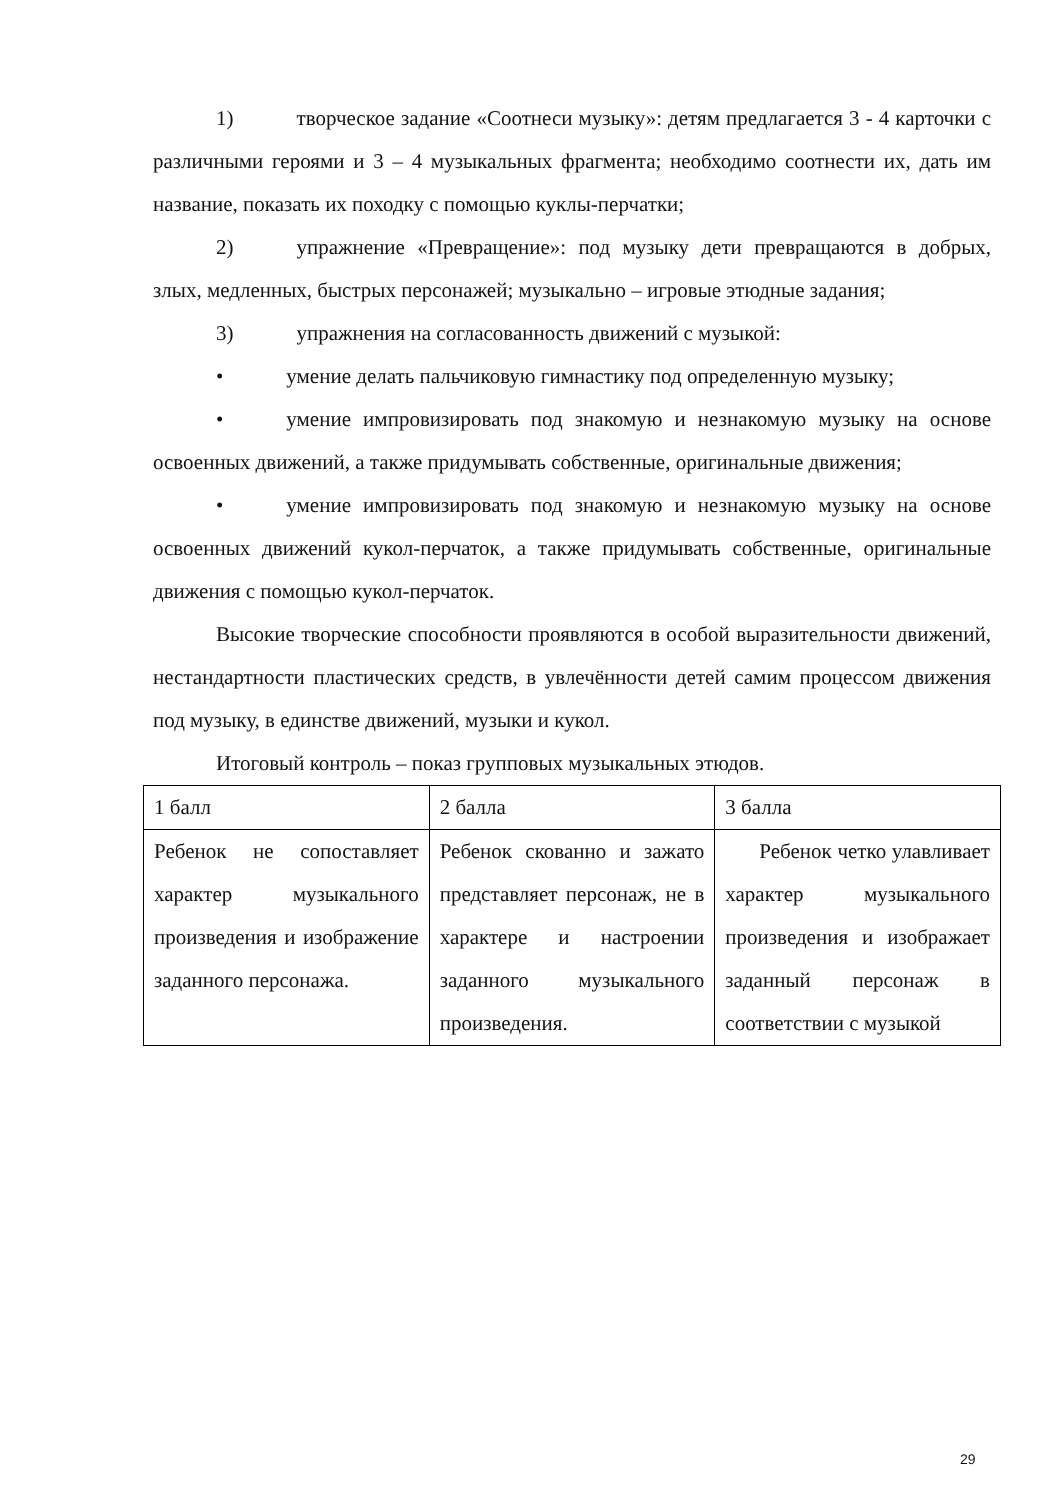1) творческое задание «Соотнеси музыку»: детям предлагается 3 - 4 карточки с различными героями и 3 – 4 музыкальных фрагмента; необходимо соотнести их, дать им название, показать их походку с помощью куклы-перчатки;
2) упражнение «Превращение»: под музыку дети превращаются в добрых, злых, медленных, быстрых персонажей; музыкально – игровые этюдные задания;
3) упражнения на согласованность движений с музыкой:
• умение делать пальчиковую гимнастику под определенную музыку;
• умение импровизировать под знакомую и незнакомую музыку на основе освоенных движений, а также придумывать собственные, оригинальные движения;
• умение импровизировать под знакомую и незнакомую музыку на основе освоенных движений кукол-перчаток, а также придумывать собственные, оригинальные движения с помощью кукол-перчаток.
Высокие творческие способности проявляются в особой выразительности движений, нестандартности пластических средств, в увлечённости детей самим процессом движения под музыку, в единстве движений, музыки и кукол.
Итоговый контроль – показ групповых музыкальных этюдов.
| 1 балл | 2 балла | 3 балла |
| Ребенок не сопоставляет характер музыкального произведения и изображение заданного персонажа. | Ребенок скованно и зажато представляет персонаж, не в характере и настроении заданного музыкального произведения. | Ребенок четко улавливает характер музыкального произведения и изображает заданный персонаж в соответствии с музыкой |
29